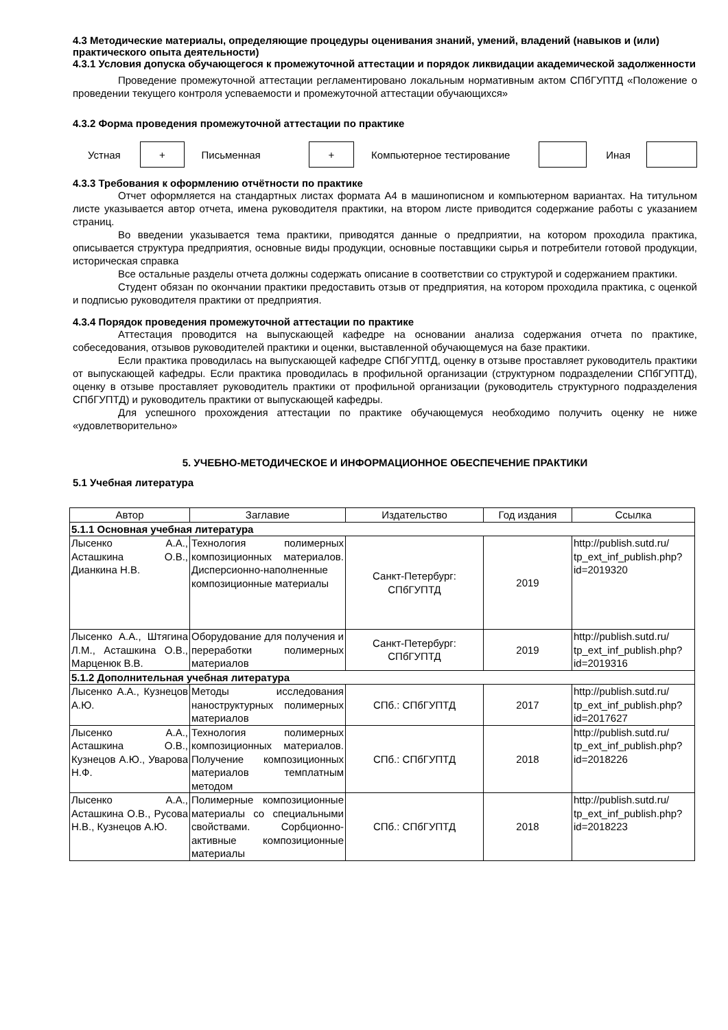4.3 Методические материалы, определяющие процедуры оценивания знаний, умений, владений (навыков и (или) практического опыта деятельности)
4.3.1 Условия допуска обучающегося к промежуточной аттестации и порядок ликвидации академической задолженности
Проведение промежуточной аттестации регламентировано локальным нормативным актом СПбГУПТД «Положение о проведении текущего контроля успеваемости и промежуточной аттестации обучающихся»
4.3.2 Форма проведения промежуточной аттестации по практике
Устная
+
Письменная
+
Компьютерное тестирование Иная
4.3.3 Требования к оформлению отчётности по практике
Отчет оформляется на стандартных листах формата А4 в машинописном и компьютерном вариантах. На титульном листе указывается автор отчета, имена руководителя практики, на втором листе приводится содержание работы с указанием страниц.
Во введении указывается тема практики, приводятся данные о предприятии, на котором проходила практика, описывается структура предприятия, основные виды продукции, основные поставщики сырья и потребители готовой продукции, историческая справка
Все остальные разделы отчета должны содержать описание в соответствии со структурой и содержанием практики.
Студент обязан по окончании практики предоставить отзыв от предприятия, на котором проходила практика, с оценкой и подписью руководителя практики от предприятия.
4.3.4 Порядок проведения промежуточной аттестации по практике
Аттестация проводится на выпускающей кафедре на основании анализа содержания отчета по практике, собеседования, отзывов руководителей практики и оценки, выставленной обучающемуся на базе практики.
Если практика проводилась на выпускающей кафедре СПбГУПТД, оценку в отзыве проставляет руководитель практики от выпускающей кафедры. Если практика проводилась в профильной организации (структурном подразделении СПбГУПТД), оценку в отзыве проставляет руководитель практики от профильной организации (руководитель структурного подразделения СПбГУПТД) и руководитель практики от выпускающей кафедры.
Для успешного прохождения аттестации по практике обучающемуся необходимо получить оценку не ниже «удовлетворительно»
5. УЧЕБНО-МЕТОДИЧЕСКОЕ И ИНФОРМАЦИОННОЕ ОБЕСПЕЧЕНИЕ ПРАКТИКИ
5.1 Учебная литература
| Автор | Заглавие | Издательство | Год издания | Ссылка |
| --- | --- | --- | --- | --- |
| 5.1.1 Основная учебная литература | | | | |
| Лысенко А.А., Асташкина О.В., Дианкина Н.В. | Технология полимерных композиционных материалов. Дисперсионно-наполненные композиционные материалы | Санкт-Петербург: СПбГУПТД | 2019 | http://publish.sutd.ru/ tp_ext_inf_publish.php?id=2019320 |
| Лысенко А.А., Штягина Л.М., Асташкина О.В., Марценюк В.В. | Оборудование для получения и переработки полимерных материалов | Санкт-Петербург: СПбГУПТД | 2019 | http://publish.sutd.ru/ tp_ext_inf_publish.php?id=2019316 |
| 5.1.2 Дополнительная учебная литература | | | | |
| Лысенко А.А., Кузнецов А.Ю. | Методы исследования наноструктурных полимерных материалов | СПб.: СПбГУПТД | 2017 | http://publish.sutd.ru/ tp_ext_inf_publish.php?id=2017627 |
| Лысенко А.А., Асташкина О.В., Кузнецов А.Ю., Уварова Н.Ф. | Технология полимерных композиционных материалов. Получение композиционных материалов темплатным методом | СПб.: СПбГУПТД | 2018 | http://publish.sutd.ru/ tp_ext_inf_publish.php?id=2018226 |
| Лысенко А.А., Асташкина О.В., Русова Н.В., Кузнецов А.Ю. | Полимерные композиционные материалы со специальными свойствами. Сорбционно-активные композиционные материалы | СПб.: СПбГУПТД | 2018 | http://publish.sutd.ru/ tp_ext_inf_publish.php?id=2018223 |